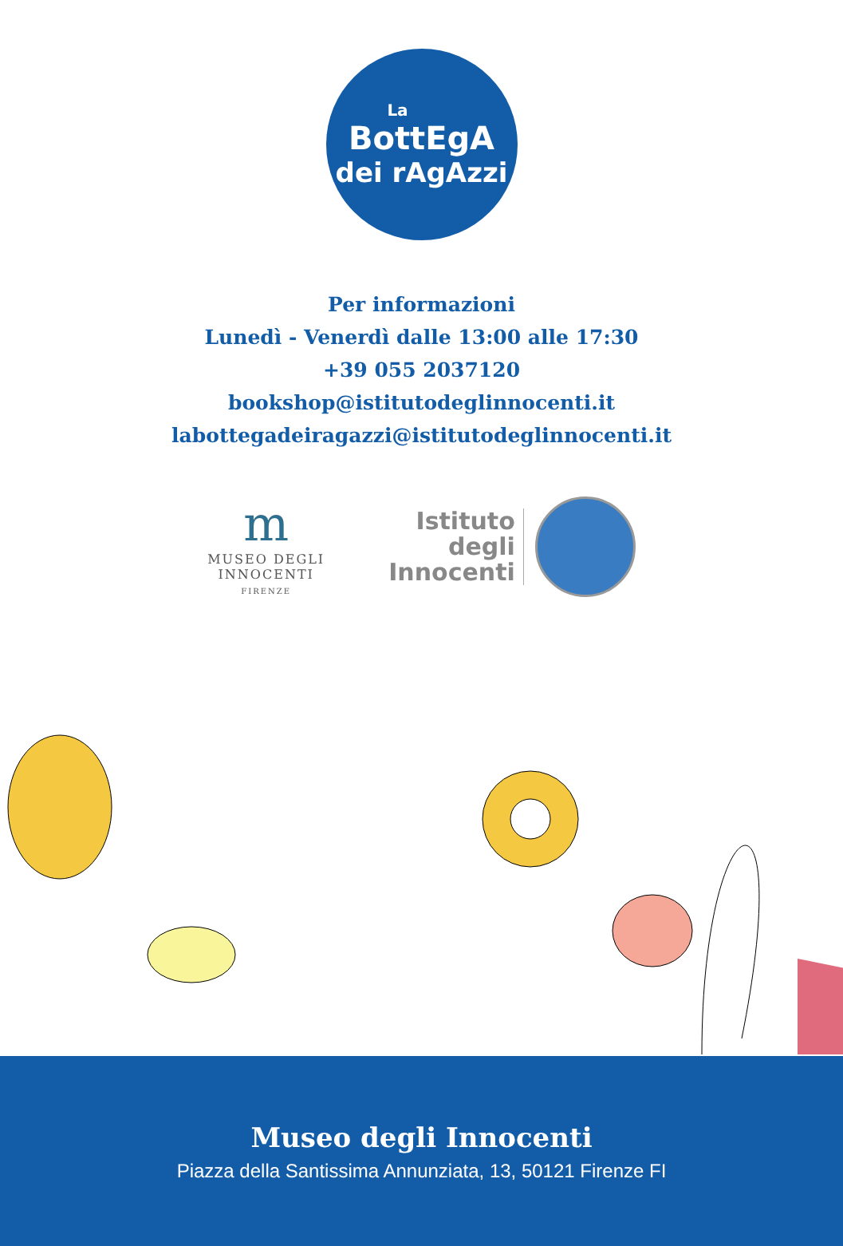La
BottEgA
dei rAgAzzi
Per informazioni
Lunedì - Venerdì dalle 13:00 alle 17:30
+39 055 2037120
bookshop@istitutodeglinnocenti.it
labottegadeiragazzi@istitutodeglinnocenti.it
m
MUSEO DEGLI
INNOCENTI
FIRENZE
Istituto
degli
Innocenti
Museo degli Innocenti
Piazza della Santissima Annunziata, 13, 50121 Firenze FI